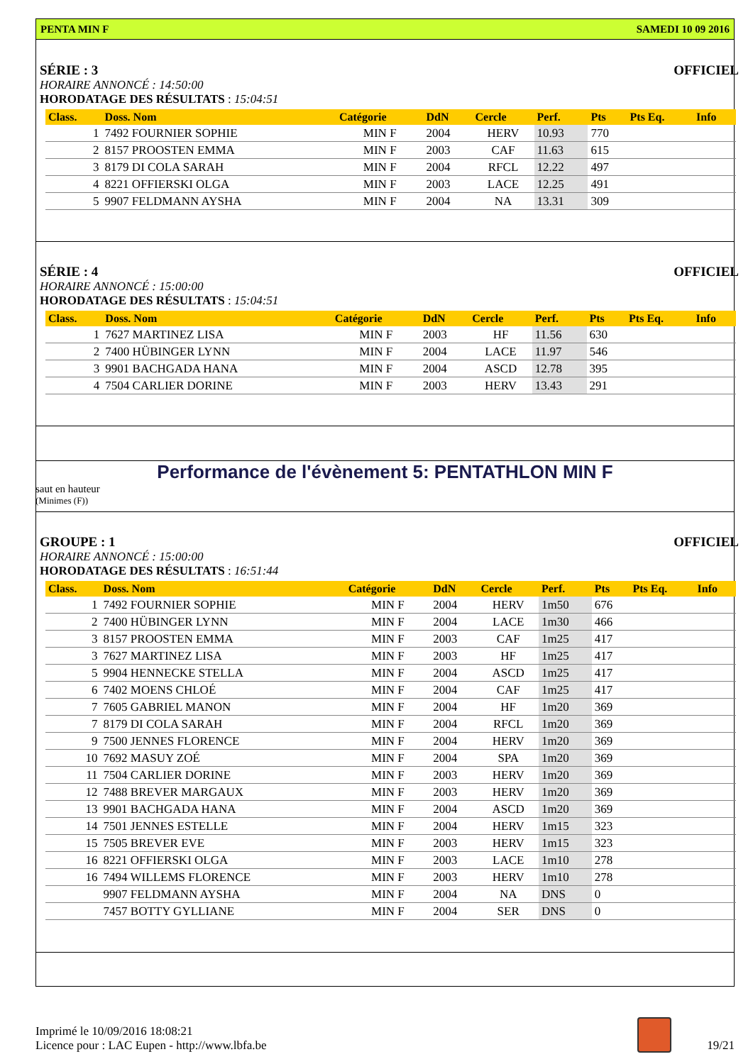PENTA MIN F SAMEDI 10 09 2016
SÉRIE : 3 OFFICIEL
HORAIRE ANNONCÉ : 14:50:00
HORODATAGE DES RÉSULTATS : 15:04:51
| Class. | Doss. Nom | Catégorie | DdN | Cercle | Perf. | Pts | Pts Eq. | Info |
| --- | --- | --- | --- | --- | --- | --- | --- | --- |
| 1 | 7492 FOURNIER SOPHIE | MIN F | 2004 | HERV | 10.93 | 770 | | |
| 2 | 8157 PROOSTEN EMMA | MIN F | 2003 | CAF | 11.63 | 615 | | |
| 3 | 8179 DI COLA SARAH | MIN F | 2004 | RFCL | 12.22 | 497 | | |
| 4 | 8221 OFFIERSKI OLGA | MIN F | 2003 | LACE | 12.25 | 491 | | |
| 5 | 9907 FELDMANN AYSHA | MIN F | 2004 | NA | 13.31 | 309 | | |
SÉRIE : 4 OFFICIEL
HORAIRE ANNONCÉ : 15:00:00
HORODATAGE DES RÉSULTATS : 15:04:51
| Class. | Doss. Nom | Catégorie | DdN | Cercle | Perf. | Pts | Pts Eq. | Info |
| --- | --- | --- | --- | --- | --- | --- | --- | --- |
| 1 | 7627 MARTINEZ LISA | MIN F | 2003 | HF | 11.56 | 630 | | |
| 2 | 7400 HÜBINGER LYNN | MIN F | 2004 | LACE | 11.97 | 546 | | |
| 3 | 9901 BACHGADA HANA | MIN F | 2004 | ASCD | 12.78 | 395 | | |
| 4 | 7504 CARLIER DORINE | MIN F | 2003 | HERV | 13.43 | 291 | | |
Performance de l'évènement 5: PENTATHLON MIN F
saut en hauteur
(Minimes (F))
GROUPE : 1 OFFICIEL
HORAIRE ANNONCÉ : 15:00:00
HORODATAGE DES RÉSULTATS : 16:51:44
| Class. | Doss. Nom | Catégorie | DdN | Cercle | Perf. | Pts | Pts Eq. | Info |
| --- | --- | --- | --- | --- | --- | --- | --- | --- |
| 1 | 7492 FOURNIER SOPHIE | MIN F | 2004 | HERV | 1m50 | 676 | | |
| 2 | 7400 HÜBINGER LYNN | MIN F | 2004 | LACE | 1m30 | 466 | | |
| 3 | 8157 PROOSTEN EMMA | MIN F | 2003 | CAF | 1m25 | 417 | | |
| 3 | 7627 MARTINEZ LISA | MIN F | 2003 | HF | 1m25 | 417 | | |
| 5 | 9904 HENNECKE STELLA | MIN F | 2004 | ASCD | 1m25 | 417 | | |
| 6 | 7402 MOENS CHLOÉ | MIN F | 2004 | CAF | 1m25 | 417 | | |
| 7 | 7605 GABRIEL MANON | MIN F | 2004 | HF | 1m20 | 369 | | |
| 7 | 8179 DI COLA SARAH | MIN F | 2004 | RFCL | 1m20 | 369 | | |
| 9 | 7500 JENNES FLORENCE | MIN F | 2004 | HERV | 1m20 | 369 | | |
| 10 | 7692 MASUY ZOÉ | MIN F | 2004 | SPA | 1m20 | 369 | | |
| 11 | 7504 CARLIER DORINE | MIN F | 2003 | HERV | 1m20 | 369 | | |
| 12 | 7488 BREVER MARGAUX | MIN F | 2003 | HERV | 1m20 | 369 | | |
| 13 | 9901 BACHGADA HANA | MIN F | 2004 | ASCD | 1m20 | 369 | | |
| 14 | 7501 JENNES ESTELLE | MIN F | 2004 | HERV | 1m15 | 323 | | |
| 15 | 7505 BREVER EVE | MIN F | 2003 | HERV | 1m15 | 323 | | |
| 16 | 8221 OFFIERSKI OLGA | MIN F | 2003 | LACE | 1m10 | 278 | | |
| 16 | 7494 WILLEMS FLORENCE | MIN F | 2003 | HERV | 1m10 | 278 | | |
| | 9907 FELDMANN AYSHA | MIN F | 2004 | NA | DNS | 0 | | |
| | 7457 BOTTY GYLLIANE | MIN F | 2004 | SER | DNS | 0 | | |
Imprimé le 10/09/2016 18:08:21
Licence pour : LAC Eupen - http://www.lbfa.be
19/21